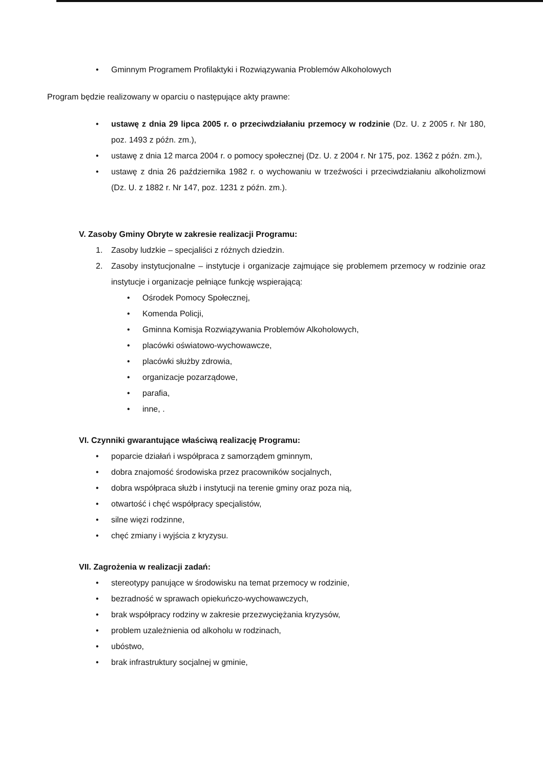• Gminnym Programem Profilaktyki i Rozwiązywania Problemów Alkoholowych
Program będzie realizowany w oparciu o następujące akty prawne:
• ustawę z dnia 29 lipca 2005 r. o przeciwdziałaniu przemocy w rodzinie (Dz. U. z 2005 r. Nr 180, poz. 1493 z późn. zm.),
• ustawę z dnia 12 marca 2004 r. o pomocy społecznej (Dz. U. z 2004 r. Nr 175, poz. 1362 z późn. zm.),
• ustawę z dnia 26 października 1982 r. o wychowaniu w trzeźwości i przeciwdziałaniu alkoholizmowi (Dz. U. z 1882 r. Nr 147, poz. 1231 z późn. zm.).
V. Zasoby Gminy Obryte w zakresie realizacji Programu:
1. Zasoby ludzkie – specjaliści z różnych dziedzin.
2. Zasoby instytucjonalne – instytucje i organizacje zajmujące się problemem przemocy w rodzinie oraz instytucje i organizacje pełniące funkcję wspierającą:
• Ośrodek Pomocy Społecznej,
• Komenda Policji,
• Gminna Komisja Rozwiązywania Problemów Alkoholowych,
• placówki oświatowo-wychowawcze,
• placówki służby zdrowia,
• organizacje pozarządowe,
• parafia,
• inne, .
VI. Czynniki gwarantujące właściwą realizację Programu:
• poparcie działań i współpraca z samorządem gminnym,
• dobra znajomość środowiska przez pracowników socjalnych,
• dobra współpraca służb i instytucji na terenie gminy oraz poza nią,
• otwartość i chęć współpracy specjalistów,
• silne więzi rodzinne,
• chęć zmiany i wyjścia z kryzysu.
VII. Zagrożenia w realizacji zadań:
• stereotypy panujące w środowisku na temat przemocy w rodzinie,
• bezradność w sprawach opiekuńczo-wychowawczych,
• brak współpracy rodziny w zakresie przezwyciężania kryzysów,
• problem uzależnienia od alkoholu w rodzinach,
• ubóstwo,
• brak infrastruktury socjalnej w gminie,